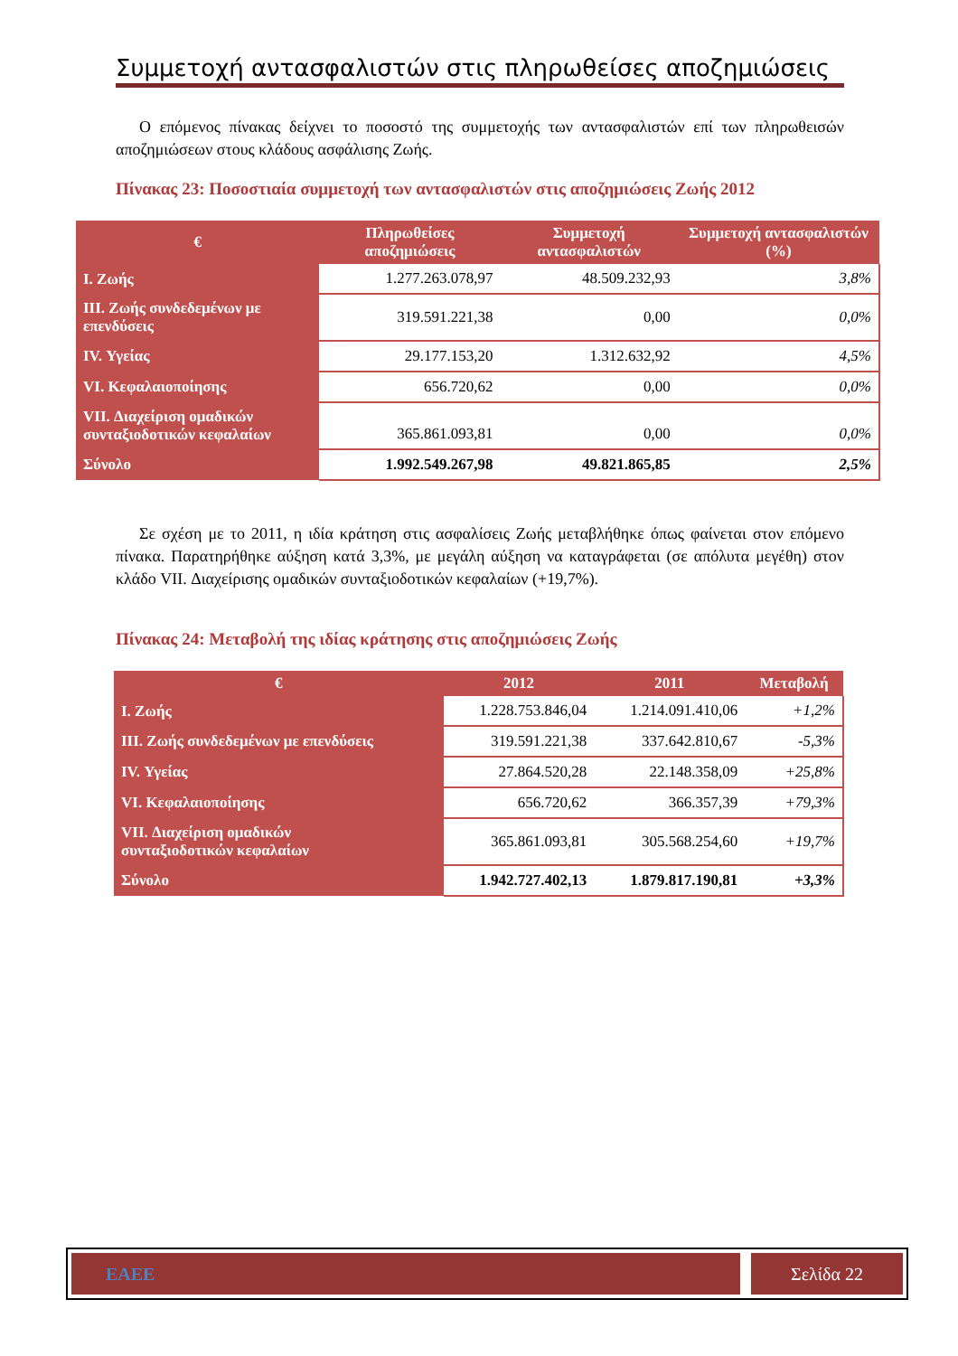Συμμετοχή αντασφαλιστών στις πληρωθείσες αποζημιώσεις
Ο επόμενος πίνακας δείχνει το ποσοστό της συμμετοχής των αντασφαλιστών επί των πληρωθεισών αποζημιώσεων στους κλάδους ασφάλισης Ζωής.
Πίνακας 23: Ποσοστιαία συμμετοχή των αντασφαλιστών στις αποζημιώσεις Ζωής 2012
| € | Πληρωθείσες αποζημιώσεις | Συμμετοχή αντασφαλιστών | Συμμετοχή αντασφαλιστών (%) |
| --- | --- | --- | --- |
| I. Ζωής | 1.277.263.078,97 | 48.509.232,93 | 3,8% |
| III. Ζωής συνδεδεμένων με επενδύσεις | 319.591.221,38 | 0,00 | 0,0% |
| IV. Υγείας | 29.177.153,20 | 1.312.632,92 | 4,5% |
| VI. Κεφαλαιοποίησης | 656.720,62 | 0,00 | 0,0% |
| VII. Διαχείριση ομαδικών συνταξιοδοτικών κεφαλαίων | 365.861.093,81 | 0,00 | 0,0% |
| Σύνολο | 1.992.549.267,98 | 49.821.865,85 | 2,5% |
Σε σχέση με το 2011, η ιδία κράτηση στις ασφαλίσεις Ζωής μεταβλήθηκε όπως φαίνεται στον επόμενο πίνακα. Παρατηρήθηκε αύξηση κατά 3,3%, με μεγάλη αύξηση να καταγράφεται (σε απόλυτα μεγέθη) στον κλάδο VII. Διαχείρισης ομαδικών συνταξιοδοτικών κεφαλαίων (+19,7%).
Πίνακας 24: Μεταβολή της ιδίας κράτησης στις αποζημιώσεις Ζωής
| € | 2012 | 2011 | Μεταβολή |
| --- | --- | --- | --- |
| I. Ζωής | 1.228.753.846,04 | 1.214.091.410,06 | +1,2% |
| III. Ζωής συνδεδεμένων με επενδύσεις | 319.591.221,38 | 337.642.810,67 | -5,3% |
| IV. Υγείας | 27.864.520,28 | 22.148.358,09 | +25,8% |
| VI. Κεφαλαιοποίησης | 656.720,62 | 366.357,39 | +79,3% |
| VII. Διαχείριση ομαδικών συνταξιοδοτικών κεφαλαίων | 365.861.093,81 | 305.568.254,60 | +19,7% |
| Σύνολο | 1.942.727.402,13 | 1.879.817.190,81 | +3,3% |
ΕΑΕΕ Σελίδα 22